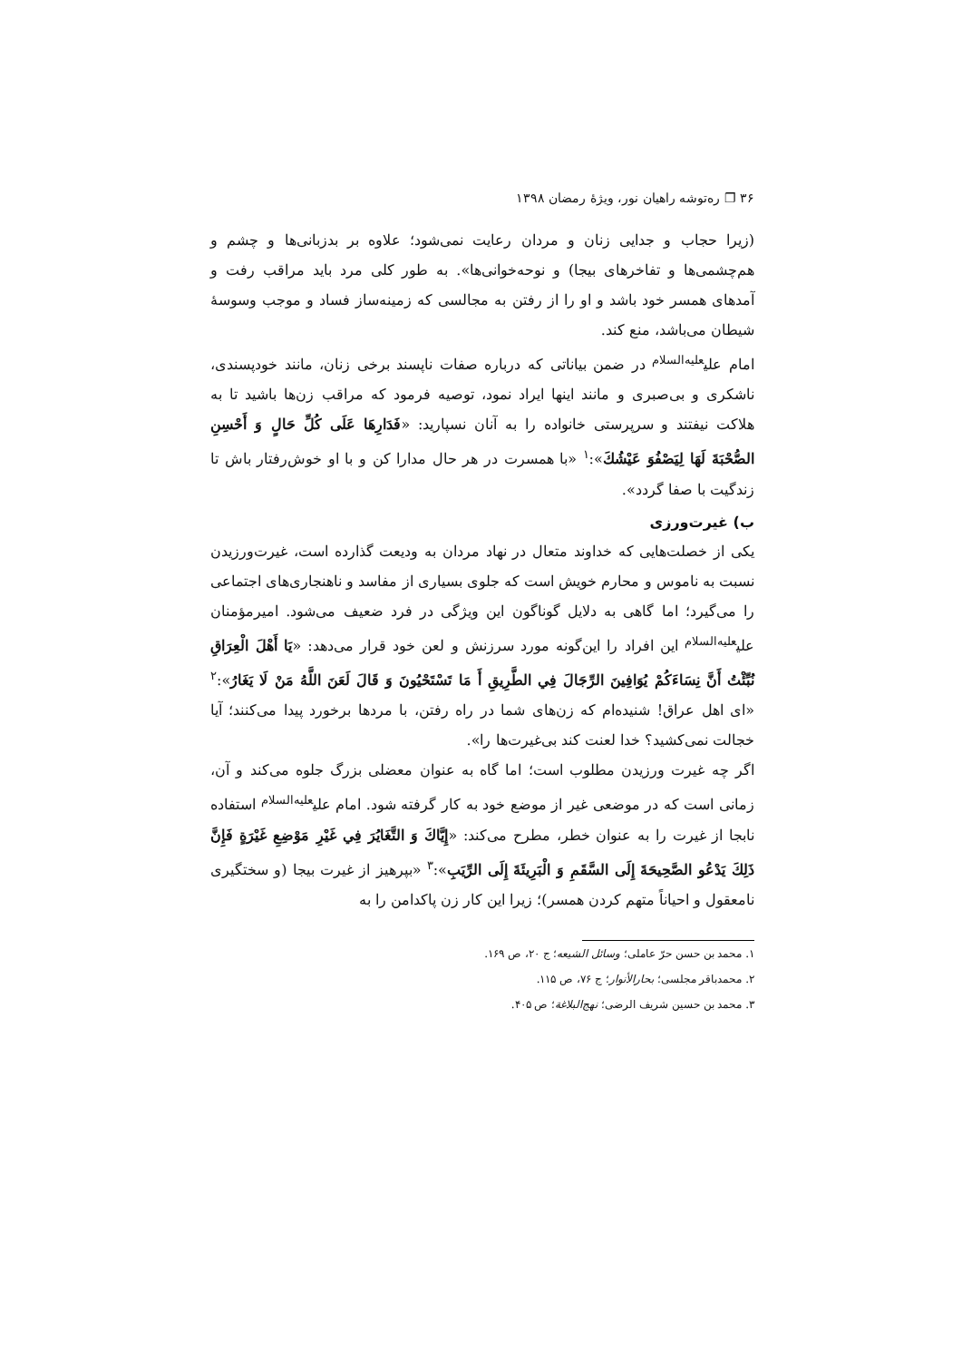۳۶ ❐ ره‌توشه راهیان نور، ویژهٔ رمضان ۱۳۹۸
(زیرا حجاب و جدایی زنان و مردان رعایت نمی‌شود؛ علاوه بر بدزبانی‌ها و چشم و هم‌چشمی‌ها و تفاخرهای بیجا) و نوحه‌خوانی‌ها». به طور کلی مرد باید مراقب رفت و آمدهای همسر خود باشد و او را از رفتن به مجالسی که زمینه‌ساز فساد و موجب وسوسهٔ شیطان می‌باشد، منع کند.
امام علی<sup>علیه‌السلام</sup> در ضمن بیاناتی که درباره صفات ناپسند برخی زنان، مانند خودپسندی، ناشکری و بی‌صبری و مانند اینها ایراد نمود، توصیه فرمود که مراقب زن‌ها باشید تا به هلاکت نیفتند و سرپرستی خانواده را به آنان نسپارید: «فَدَارِهَا عَلَى كُلِّ حَالٍ وَ أَحْسِنِ الصُّحْبَةَ لَهَا لِيَصْفُوَ عَيْشُكَ»:<sup>۱</sup> «با همسرت در هر حال مدارا کن و با او خوش‌رفتار باش تا زندگیت با صفا گردد».
ب) غیرت‌ورزی
یکی از خصلت‌هایی که خداوند متعال در نهاد مردان به ودیعت گذارده است، غیرت‌ورزیدن نسبت به ناموس و محارم خویش است که جلوی بسیاری از مفاسد و ناهنجاری‌های اجتماعی را می‌گیرد؛ اما گاهی به دلایل گوناگون این ویژگی در فرد ضعیف می‌شود. امیرمؤمنان علی<sup>علیه‌السلام</sup> این افراد را این‌گونه مورد سرزنش و لعن خود قرار می‌دهد: «يَا أَهْلَ الْعِرَاقِ نُبِّئْتُ أَنَّ نِسَاءَكُمْ يُوَافِينَ الرِّجَالَ فِي الطَّرِيقِ أَ مَا تَسْتَحْيُونَ وَ قَالَ لَعَنَ اللَّهُ مَنْ لَا يَغَارُ»:<sup>۲</sup> «ای اهل عراق! شنیده‌ام که زن‌های شما در راه رفتن، با مردها برخورد پیدا می‌کنند؛ آیا خجالت نمی‌کشید؟ خدا لعنت کند بی‌غیرت‌ها را».
اگر چه غیرت ورزیدن مطلوب است؛ اما گاه به عنوان معضلی بزرگ جلوه می‌کند و آن، زمانی است که در موضعی غیر از موضع خود به کار گرفته شود. امام علی<sup>علیه‌السلام</sup> استفاده نابجا از غیرت را به عنوان خطر، مطرح می‌کند: «إِيَّاكَ وَ التَّغَايُرَ فِي غَيْرِ مَوْضِعِ غَيْرَةٍ فَإِنَّ ذَلِكَ يَدْعُو الصَّحِيحَةَ إِلَى السَّقَمِ وَ الْبَرِيئَةَ إِلَى الرِّيَبِ»:<sup>۳</sup> «بپرهیز از غیرت بیجا (و سختگیری نامعقول و احیاناً متهم کردن همسر)؛ زیرا این کار زن پاکدامن را به
۱. محمد بن حسن حرّ عاملی؛ وسائل الشیعه؛ ج ۲۰، ص ۱۶۹.
۲. محمدباقر مجلسی؛ بحارالأنوار؛ ج ۷۶، ص ۱۱۵.
۳. محمد بن حسین شریف الرضی؛ نهج‌البلاغة؛ ص ۴۰۵.